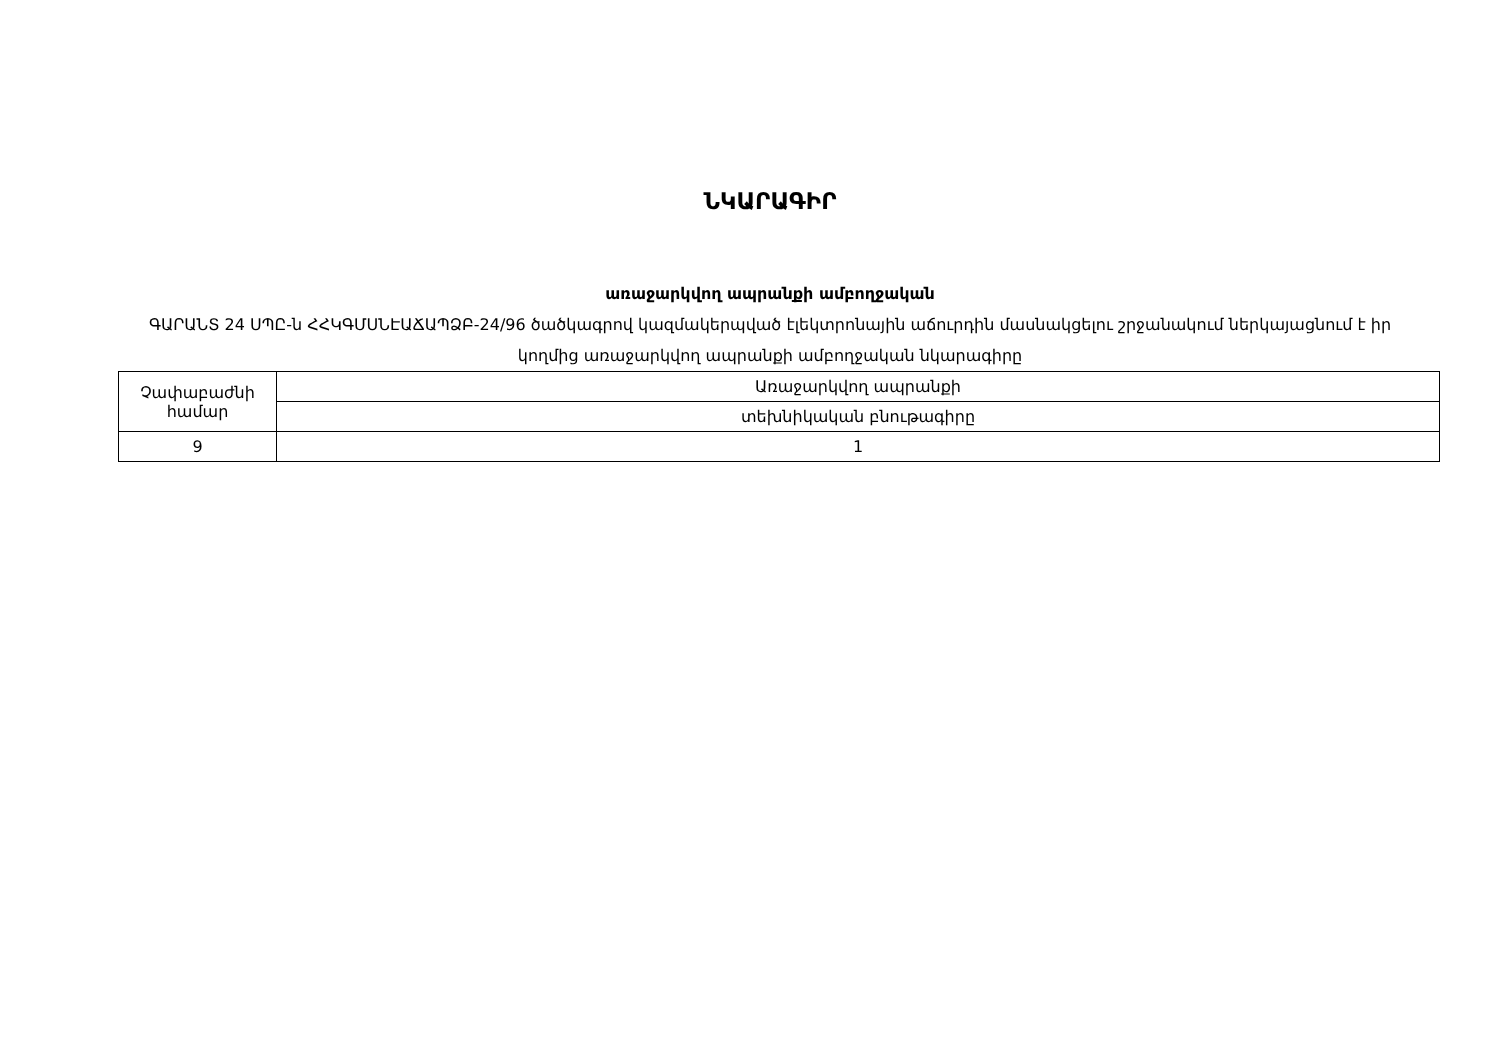ՆԿԱՐԱԳԻՐ
առաջարկվող ապրանքի ամբողջական
ԳԱՐԱՆՏ 24 ՍՊԸ-ն ՀՀԿԳՄՍՆԷԱՃԱՊՁԲ-24/96 ծածկագրով կազմակերպված էլեկտրոնային աճուրդին մասնակցելու շրջանակում ներկայացնում է իր կողմից առաջարկվող ապրանքի ամբողջական նկարագիրը
| Չափաբաժնի համար | Առաջարկվող ապրանքի |
| | տեխնիկական բնութագիրը |
| 9 | 1 |